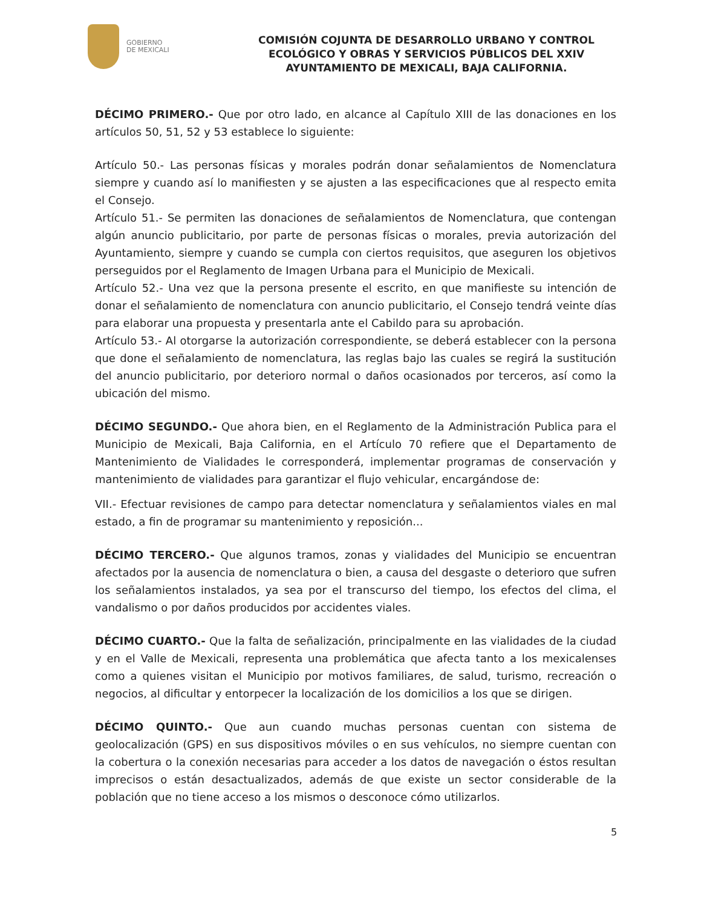GOBIERNO
DE MEXICALI
COMISIÓN COJUNTA DE DESARROLLO URBANO Y CONTROL ECOLÓGICO Y OBRAS Y SERVICIOS PÚBLICOS DEL XXIV AYUNTAMIENTO DE MEXICALI, BAJA CALIFORNIA.
DÉCIMO PRIMERO.- Que por otro lado, en alcance al Capítulo XIII de las donaciones en los artículos 50, 51, 52 y 53 establece lo siguiente:
Artículo 50.- Las personas físicas y morales podrán donar señalamientos de Nomenclatura siempre y cuando así lo manifiesten y se ajusten a las especificaciones que al respecto emita el Consejo.
Artículo 51.- Se permiten las donaciones de señalamientos de Nomenclatura, que contengan algún anuncio publicitario, por parte de personas físicas o morales, previa autorización del Ayuntamiento, siempre y cuando se cumpla con ciertos requisitos, que aseguren los objetivos perseguidos por el Reglamento de Imagen Urbana para el Municipio de Mexicali.
Artículo 52.- Una vez que la persona presente el escrito, en que manifieste su intención de donar el señalamiento de nomenclatura con anuncio publicitario, el Consejo tendrá veinte días para elaborar una propuesta y presentarla ante el Cabildo para su aprobación.
Artículo 53.- Al otorgarse la autorización correspondiente, se deberá establecer con la persona que done el señalamiento de nomenclatura, las reglas bajo las cuales se regirá la sustitución del anuncio publicitario, por deterioro normal o daños ocasionados por terceros, así como la ubicación del mismo.
DÉCIMO SEGUNDO.- Que ahora bien, en el Reglamento de la Administración Publica para el Municipio de Mexicali, Baja California, en el Artículo 70 refiere que el Departamento de Mantenimiento de Vialidades le corresponderá, implementar programas de conservación y mantenimiento de vialidades para garantizar el flujo vehicular, encargándose de:
VII.- Efectuar revisiones de campo para detectar nomenclatura y señalamientos viales en mal estado, a fin de programar su mantenimiento y reposición...
DÉCIMO TERCERO.- Que algunos tramos, zonas y vialidades del Municipio se encuentran afectados por la ausencia de nomenclatura o bien, a causa del desgaste o deterioro que sufren los señalamientos instalados, ya sea por el transcurso del tiempo, los efectos del clima, el vandalismo o por daños producidos por accidentes viales.
DÉCIMO CUARTO.- Que la falta de señalización, principalmente en las vialidades de la ciudad y en el Valle de Mexicali, representa una problemática que afecta tanto a los mexicalenses como a quienes visitan el Municipio por motivos familiares, de salud, turismo, recreación o negocios, al dificultar y entorpecer la localización de los domicilios a los que se dirigen.
DÉCIMO QUINTO.- Que aun cuando muchas personas cuentan con sistema de geolocalización (GPS) en sus dispositivos móviles o en sus vehículos, no siempre cuentan con la cobertura o la conexión necesarias para acceder a los datos de navegación o éstos resultan imprecisos o están desactualizados, además de que existe un sector considerable de la población que no tiene acceso a los mismos o desconoce cómo utilizarlos.
5